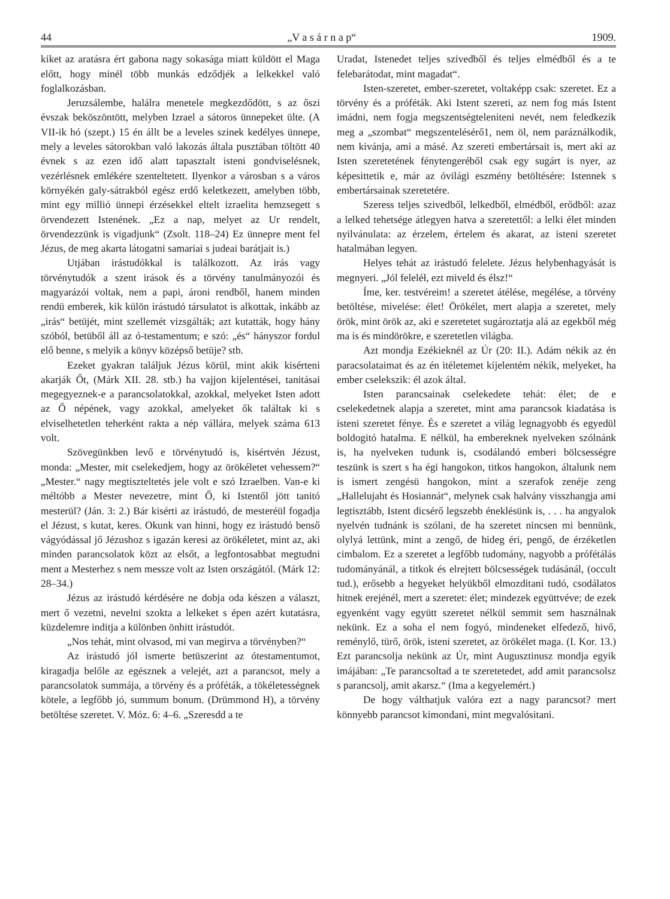44 „V a s á r n a p“1909.
kiket az aratásra ért gabona nagy sokasága miatt küldött el Maga előtt, hogy minél több munkás edződjék a lelkekkel való foglalkozásban.
Jeruzsálembe, halálra menetele megkezdődött, s az őszi évszak beköszöntött, melyben Izrael a sátoros ünnepeket ülte. (A VII-ik hó (szept.) 15 én állt be a leveles szinek kedélyes ünnepe, mely a leveles sátorokban való lakozás általa pusztában töltött 40 évnek s az ezen idő alatt tapasztalt isteni gondviselésnek, vezérlésnek emlékére szenteltetett. Ilyenkor a városban s a város környékén galy-sátrakból egész erdő keletkezett, amelyben több, mint egy millió ünnepi érzésekkel eltelt izraelita hemzsegett s örvendezett Istenének. „Ez a nap, melyet az Ur rendelt, örvendezzünk is vigadjunk“ (Zsolt. 118–24) Ez ünnepre ment fel Jézus, de meg akarta látogatni samariai s judeai barátjait is.)
Utjában irástudókkal is találkozott. Az irás vagy törvénytudók a szent irások és a törvény tanulmányozói és magyarázói voltak, nem a papi, ároni rendből, hanem minden rendü emberek, kik külön irástudó társulatot is alkottak, inkább az „irás“ betüjét, mint szellemét vizsgálták; azt kutatták, hogy hány szóból, betüből áll az ó-testamentum; e szó: „és“ hányszor fordul elő benne, s melyik a könyv középső betüje? stb.
Ezeket gyakran találjuk Jézus körül, mint akik kisérteni akarják Őt, (Márk XII. 28. stb.) ha vajjon kijelentései, tanitásai megegyeznek-e a parancsolatokkal, azokkal, melyeket Isten adott az Ő népének, vagy azokkal, amelyeket ők találtak ki s elviselhetetlen teherként rakta a nép vállára, melyek száma 613 volt.
Szövegünkben levő e törvénytudó is, kisértvén Jézust, monda: „Mester, mit cselekedjem, hogy az örökéletet vehessem?“ „Mester.“ nagy megtiszteltetés jele volt e szó Izraelben. Van-e ki méltóbb a Mester nevezetre, mint Ő, ki Istentől jött tanitó mesterül? (Ján. 3: 2.) Bár kisérti az irástudó, de mesteréül fogadja el Jézust, s kutat, keres. Okunk van hinni, hogy ez irástudó benső vágyódással jő Jézushoz s igazán keresi az örökéletet, mint az, aki minden parancsolatok közt az elsőt, a legfontosabbat megtudni ment a Mesterhez s nem messze volt az Isten országától. (Márk 12: 28–34.)
Jézus az irástudó kérdésére ne dobja oda készen a választ, mert ő vezetni, nevelni szokta a lelkeket s épen azért kutatásra, küzdelemre inditja a különben önhitt irástudót.
„Nos tehát, mint olvasod, mi van megirva a törvényben?“
Az irástudó jól ismerte betüszerint az ótestamentumot, kiragadja belőle az egésznek a velejét, azt a parancsot, mely a parancsolatok summája, a törvény és a próféták, a tökéletességnek kötele, a legfőbb jó, summum bonum. (Drümmond H), a törvény betöltése szeretet. V. Móz. 6: 4–6. „Szeresdd a te
Uradat, Istenedet teljes szivedből és teljes elmédből és a te felebarátodat, mint magadat“.
Isten-szeretet, ember-szeretet, voltaképp csak: szeretet. Ez a törvény és a próféták. Aki Istent szereti, az nem fog más Istent imádni, nem fogja megszentségteleniteni nevét, nem feledkezik meg a „szombat“ megszentelésérő1, nem öl, nem paráználkodik, nem kivánja, ami a másé. Az szereti embertársait is, mert aki az Isten szeretetének fénytengeréből csak egy sugárt is nyer, az képesittetik e, már az óvilági eszmény betöltésére: Istennek s embertársainak szeretetére.
Szeress teljes szivedből, lelkedből, elmédből, erődből: azaz a lelked tehetsége átlegyen hatva a szeretettől: a lelki élet minden nyilvánulata: az érzelem, értelem és akarat, az isteni szeretet hatalmában legyen.
Helyes tehát az irástudó felelete. Jézus helybenhagyását is megnyeri. „Jól feleléł, ezt miveld és élsz!“
Íme, ker. testvéreim! a szeretet átélése, megélése, a törvény betöltése, mivelése: élet! Örökélet, mert alapja a szeretet, mely örök, mint örök az, aki e szeretetet sugároztatja alá az egekből még ma is és mindörökre, e szeretetlen világba.
Azt mondja Ezékieknél az Úr (20: II.). Adám nékik az én paracsolataimat és az én itéletemet kijelentém nékik, melyeket, ha ember cselekszik: él azok által.
Isten parancsainak cselekedete tehát: élet; de e cselekedetnek alapja a szeretet, mint ama parancsok kiadatása is isteni szeretet fénye. És e szeretet a világ legnagyobb és egyedül boldogitó hatalma. E nélkül, ha embereknek nyelveken szólnánk is, ha nyelveken tudunk is, csodálandó emberi bölcsességre teszünk is szert s ha égi hangokon, titkos hangokon, általunk nem is ismert zengésü hangokon, mint a szerafok zenéje zeng „Hallelujaht és Hosiannát“, melynek csak halvány visszhangja ami legtisztább, Istent dicsérő legszebb éneklésünk is, . . . ha angyalok nyelvén tudnánk is szólani, de ha szeretet nincsen mi bennünk, olylyá lettünk, mint a zengő, de hideg éri, pengő, de érzéketlen cimbalom. Ez a szeretet a legfőbb tudomány, nagyobb a prófétálás tudományánál, a titkok és elrejtett bölcsességek tudásánál, (occult tud.), erősebb a hegyeket helyükből elmozditani tudó, csodálatos hitnek erejénél, mert a szeretet: élet; mindezek együttvéve; de ezek egyenként vagy együtt szeretet nélkül semmit sem használnak nekünk. Ez a soha el nem fogyó, mindeneket elfedező, hivő, reménylő, türő, örök, isteni szeretet, az örökélet maga. (I. Kor. 13.) Ezt parancsolja nekünk az Úr, mint Augusztinusz mondja egyik imájában: „Te parancsoltad a te szeretetedet, add amit parancsolsz s parancsolj, amit akarsz.“ (Ima a kegyelemért.)
De hogy válthatjuk valóra ezt a nagy parancsot? mert könnyebb parancsot kimondani, mint megvalósitani.